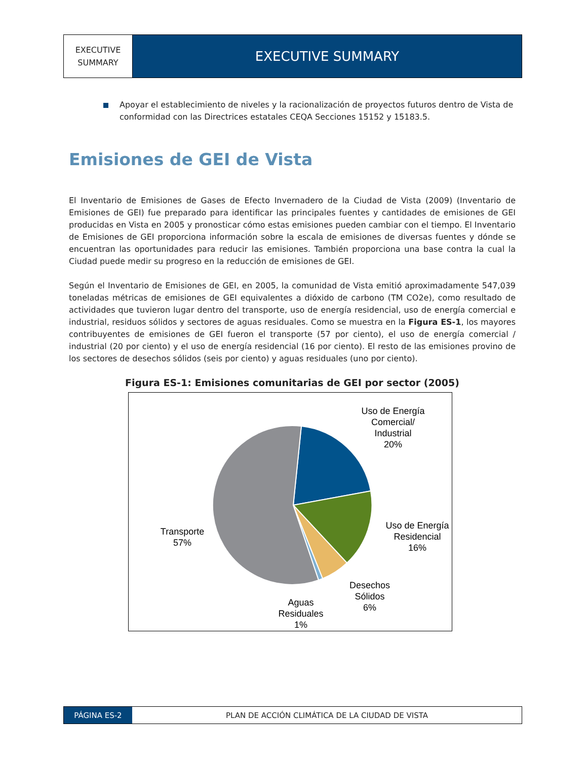EXECUTIVE
SUMMARY
EXECUTIVE SUMMARY
Apoyar el establecimiento de niveles y la racionalización de proyectos futuros dentro de Vista de conformidad con las Directrices estatales CEQA Secciones 15152 y 15183.5.
Emisiones de GEI de Vista
El Inventario de Emisiones de Gases de Efecto Invernadero de la Ciudad de Vista (2009) (Inventario de Emisiones de GEI) fue preparado para identificar las principales fuentes y cantidades de emisiones de GEI producidas en Vista en 2005 y pronosticar cómo estas emisiones pueden cambiar con el tiempo. El Inventario de Emisiones de GEI proporciona información sobre la escala de emisiones de diversas fuentes y dónde se encuentran las oportunidades para reducir las emisiones. También proporciona una base contra la cual la Ciudad puede medir su progreso en la reducción de emisiones de GEI.
Según el Inventario de Emisiones de GEI, en 2005, la comunidad de Vista emitió aproximadamente 547,039 toneladas métricas de emisiones de GEI equivalentes a dióxido de carbono (TM CO2e), como resultado de actividades que tuvieron lugar dentro del transporte, uso de energía residencial, uso de energía comercial e industrial, residuos sólidos y sectores de aguas residuales. Como se muestra en la Figura ES-1, los mayores contribuyentes de emisiones de GEI fueron el transporte (57 por ciento), el uso de energía comercial / industrial (20 por ciento) y el uso de energía residencial (16 por ciento). El resto de las emisiones provino de los sectores de desechos sólidos (seis por ciento) y aguas residuales (uno por ciento).
Figura ES-1: Emisiones comunitarias de GEI por sector (2005)
Uso de Energía
Comercial/
Industrial
20%
Uso de Energía
Residencial
16%
Desechos
Sólidos
6%
Aguas
Residuales
1%
Transporte
57%
PÁGINA ES-2 PLAN DE ACCIÓN CLIMÁTICA DE LA CIUDAD DE VISTA